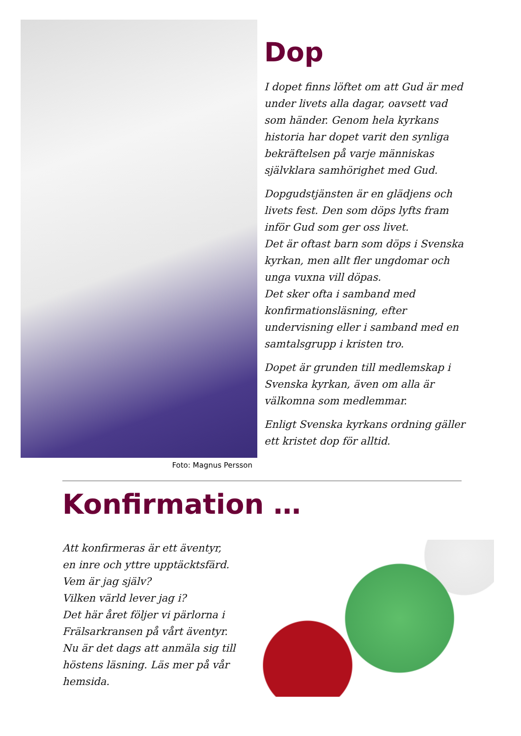Foto: Magnus Persson
Dop
I dopet finns löftet om att Gud är med under livets alla dagar, oavsett vad som händer. Genom hela kyrkans historia har dopet varit den synliga bekräftelsen på varje människas självklara samhörighet med Gud.
Dopgudstjänsten är en glädjens och livets fest. Den som döps lyfts fram inför Gud som ger oss livet.
Det är oftast barn som döps i Svenska kyrkan, men allt fler ungdomar och unga vuxna vill döpas.
Det sker ofta i samband med konfirmationsläsning, efter undervisning eller i samband med en samtalsgrupp i kristen tro.
Dopet är grunden till medlemskap i Svenska kyrkan, även om alla är välkomna som medlemmar.
Enligt Svenska kyrkans ordning gäller ett kristet dop för alltid.
Konfirmation …
Att konfirmeras är ett äventyr,
en inre och yttre upptäcktsfärd.
Vem är jag själv?
Vilken värld lever jag i?
Det här året följer vi pärlorna i Frälsarkransen på vårt äventyr.
Nu är det dags att anmäla sig till höstens läsning. Läs mer på vår hemsida.